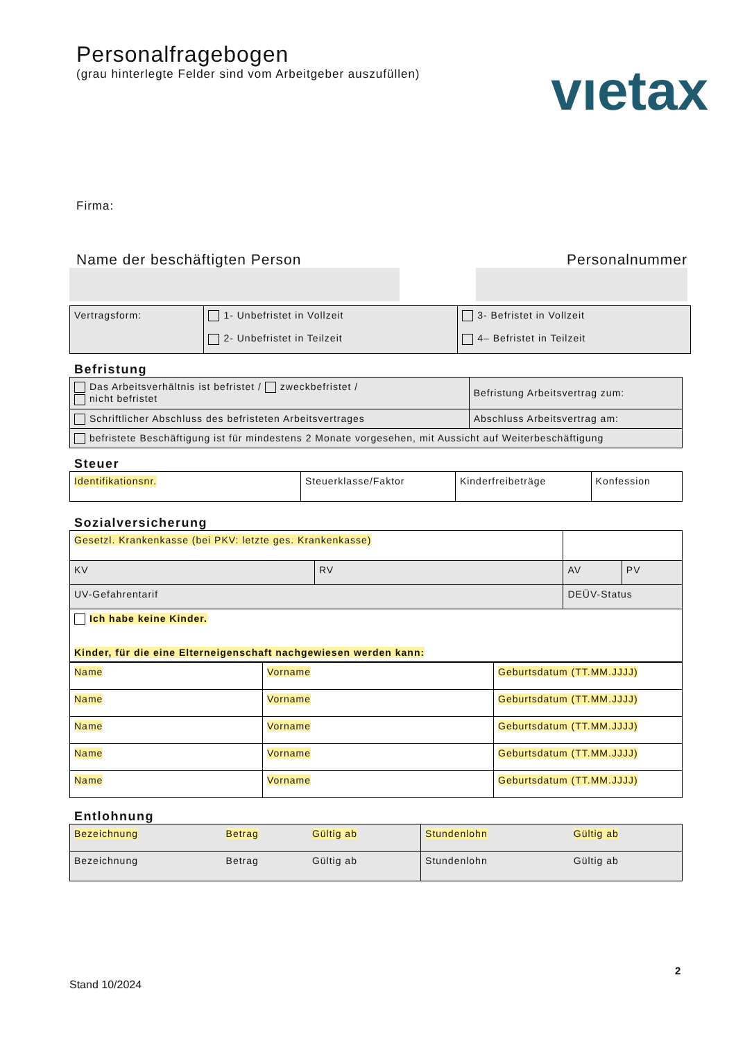Personalfragebogen
(grau hinterlegte Felder sind vom Arbeitgeber auszufüllen)
vıetax
Firma:
Name der beschäftigten Person Personalnummer
| Vertragsform: | 1- Unbefristet in Vollzeit 2- Unbefristet in Teilzeit | 3- Befristet in Vollzeit 4– Befristet in Teilzeit |
Befristung
| Das Arbeitsverhältnis ist befristet / zweckbefristet / nicht befristet | Befristung Arbeitsvertrag zum: |
| Schriftlicher Abschluss des befristeten Arbeitsvertrages | Abschluss Arbeitsvertrag am: |
| befristete Beschäftigung ist für mindestens 2 Monate vorgesehen, mit Aussicht auf Weiterbeschäftigung | |
Steuer
| Identifikationsnr. | Steuerklasse/Faktor | Kinderfreibeträge | Konfession |
Sozialversicherung
| Gesetzl. Krankenkasse (bei PKV: letzte ges. Krankenkasse) | | | |
| KV | RV | AV | PV |
| UV-Gefahrentarif | | DEÜV-Status | |
| Ich habe keine Kinder. Kinder, für die eine Elterneigenschaft nachgewiesen werden kann: | | | |
| Name | Vorname | Geburtsdatum (TT.MM.JJJJ) |
| Name | Vorname | Geburtsdatum (TT.MM.JJJJ) |
| Name | Vorname | Geburtsdatum (TT.MM.JJJJ) |
| Name | Vorname | Geburtsdatum (TT.MM.JJJJ) |
| Name | Vorname | Geburtsdatum (TT.MM.JJJJ) |
Entlohnung
| Bezeichnung | Betrag | Gültig ab | Stundenlohn | Gültig ab |
| Bezeichnung | Betrag | Gültig ab | Stundenlohn | Gültig ab |
2
Stand 10/2024